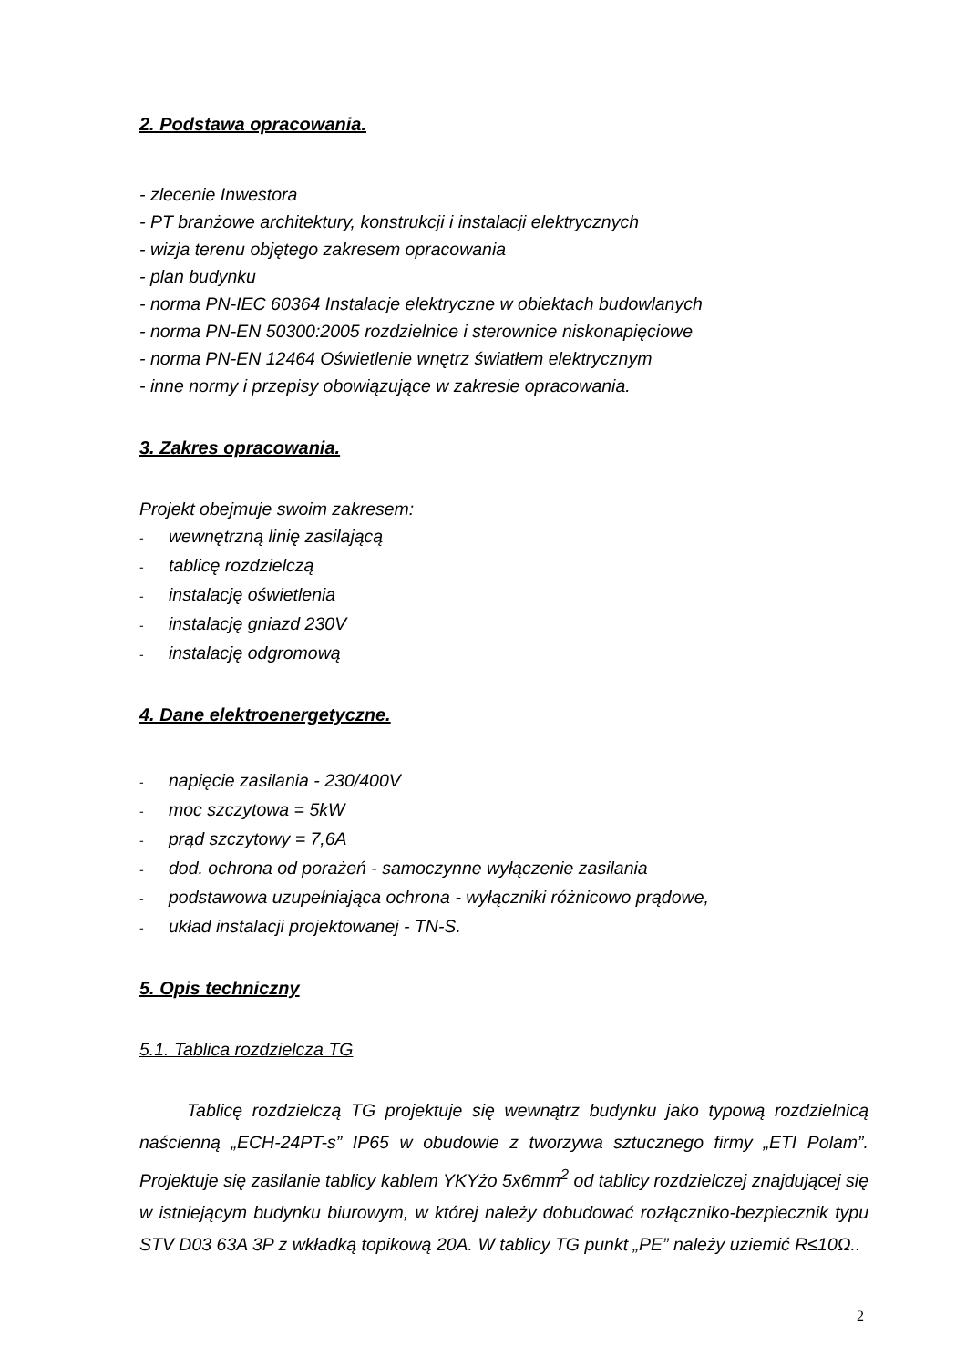2. Podstawa opracowania.
- zlecenie Inwestora
- PT branżowe architektury, konstrukcji i instalacji elektrycznych
- wizja terenu objętego zakresem opracowania
- plan budynku
- norma PN-IEC 60364 Instalacje elektryczne w obiektach budowlanych
- norma PN-EN 50300:2005 rozdzielnice i sterownice niskonapięciowe
- norma PN-EN 12464 Oświetlenie wnętrz światłem elektrycznym
- inne normy i przepisy obowiązujące w zakresie opracowania.
3. Zakres opracowania.
Projekt obejmuje swoim zakresem:
- wewnętrzną linię zasilającą
- tablicę rozdzielczą
- instalację oświetlenia
- instalację gniazd 230V
- instalację odgromową
4. Dane elektroenergetyczne.
- napięcie zasilania - 230/400V
- moc szczytowa = 5kW
- prąd szczytowy = 7,6A
- dod. ochrona od porażeń - samoczynne wyłączenie zasilania
- podstawowa uzupełniająca ochrona - wyłączniki różnicowo prądowe,
- układ instalacji projektowanej - TN-S.
5. Opis techniczny
5.1. Tablica rozdzielcza TG
Tablicę rozdzielczą TG projektuje się wewnątrz budynku jako typową rozdzielnicą naścienną „ECH-24PT-s” IP65 w obudowie z tworzywa sztucznego firmy „ETI Polam”. Projektuje się zasilanie tablicy kablem YKYżo 5x6mm<sup>2</sup> od tablicy rozdzielczej znajdującej się w istniejącym budynku biurowym, w której należy dobudować rozłączniko-bezpiecznik typu STV D03 63A 3P z wkładką topikową 20A. W tablicy TG punkt „PE” należy uziemić R≤10Ω..
2